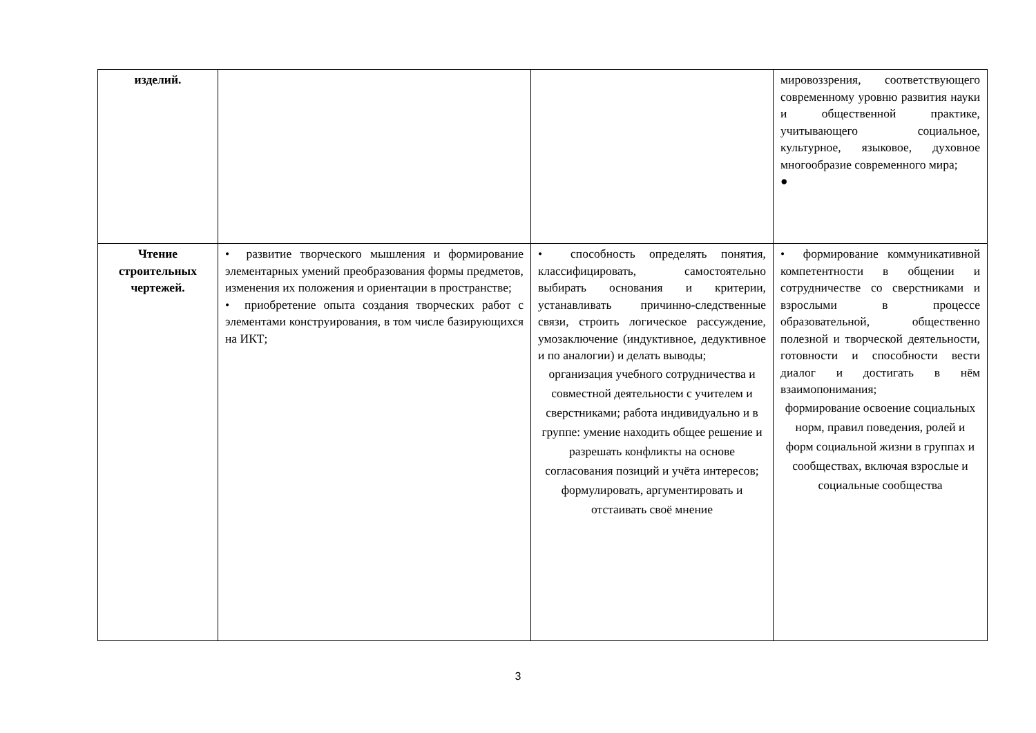| изделий. | | | мировоззрения, соответствующего современному уровню развития науки и общественной практике, учитывающего социальное, культурное, языковое, духовное многообразие современного мира; ● |
| Чтение строительных чертежей. | • развитие творческого мышления и формирование элементарных умений преобразования формы предметов, изменения их положения и ориентации в пространстве; • приобретение опыта создания творческих работ с элементами конструирования, в том числе базирующихся на ИКТ; | • способность определять понятия, классифицировать, самостоятельно выбирать основания и критерии, устанавливать причинно-следственные связи, строить логическое рассуждение, умозаключение (индуктивное, дедуктивное и по аналогии) и делать выводы; организация учебного сотрудничества и совместной деятельности с учителем и сверстниками; работа индивидуально и в группе: умение находить общее решение и разрешать конфликты на основе согласования позиций и учёта интересов; формулировать, аргументировать и отстаивать своё мнение | • формирование коммуникативной компетентности в общении и сотрудничестве со сверстниками и взрослыми в процессе образовательной, общественно полезной и творческой деятельности, готовности и способности вести диалог и достигать в нём взаимопонимания; формирование освоение социальных норм, правил поведения, ролей и форм социальной жизни в группах и сообществах, включая взрослые и социальные сообщества |
3